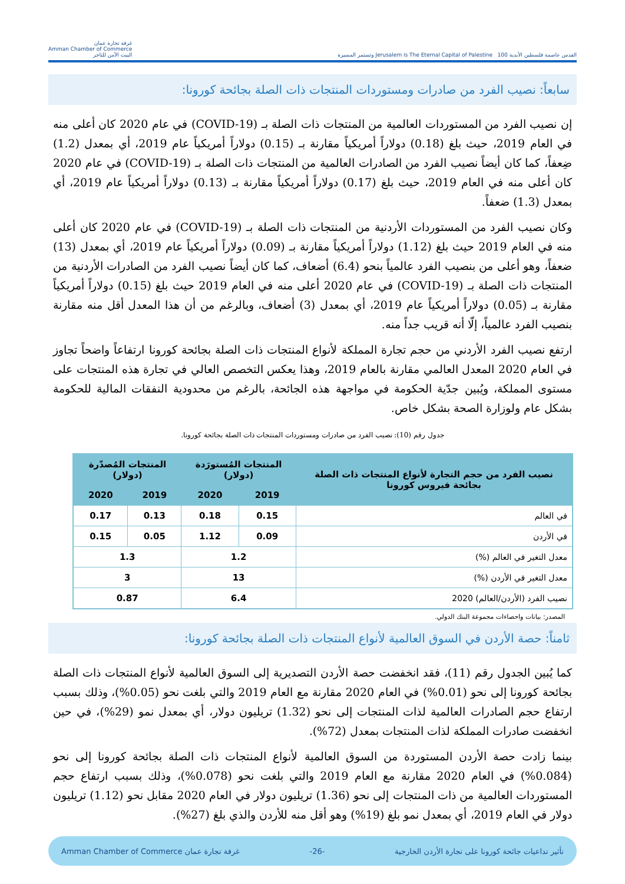القدس عاصمة فلسطين الأبدية Jerusalem is The Eternal Capital of Palestine 100 وتستمر المسيرة
غرفة تجارة عمان
Amman Chamber of Commerce
البيت الآمن للتاجر
سابعاً: نصيب الفرد من صادرات ومستوردات المنتجات ذات الصلة بجائحة كورونا:
إن نصيب الفرد من المستوردات العالمية من المنتجات ذات الصلة بـ (COVID-19) في عام 2020 كان أعلى منه في العام 2019، حيث بلغ (0.18) دولاراً أمريكياً مقارنة بـ (0.15) دولاراً أمريكياً عام 2019، أي بمعدل (1.2) ضِعفاً، كما كان أيضاً نصيب الفرد من الصادرات العالمية من المنتجات ذات الصلة بـ (COVID-19) في عام 2020 كان أعلى منه في العام 2019، حيث بلغ (0.17) دولاراً أمريكياً مقارنة بـ (0.13) دولاراً أمريكياً عام 2019، أي بمعدل (1.3) ضعفاً.
وكان نصيب الفرد من المستوردات الأردنية من المنتجات ذات الصلة بـ (COVID-19) في عام 2020 كان أعلى منه في العام 2019 حيث بلغ (1.12) دولاراً أمريكياً مقارنة بـ (0.09) دولاراً أمريكياً عام 2019، أي بمعدل (13) ضعفاً، وهو أعلى من بنصيب الفرد عالمياً بنحو (6.4) أضعاف، كما كان أيضاً نصيب الفرد من الصادرات الأردنية من المنتجات ذات الصلة بـ (COVID-19) في عام 2020 أعلى منه في العام 2019 حيث بلغ (0.15) دولاراً أمريكياً مقارنة بـ (0.05) دولاراً أمريكياً عام 2019، أي بمعدل (3) أضعاف، وبالرغم من أن هذا المعدل أقل منه مقارنة بنصيب الفرد عالمياً، إلّا أنه قريب جداً منه.
ارتفع نصيب الفرد الأردني من حجم تجارة المملكة لأنواع المنتجات ذات الصلة بجائحة كورونا ارتفاعاً واضحاً تجاوز في العام 2020 المعدل العالمي مقارنة بالعام 2019، وهذا يعكس التخصص العالي في تجارة هذه المنتجات على مستوى المملكة، ويُبين جدّية الحكومة في مواجهة هذه الجائحة، بالرغم من محدودية النفقات المالية للحكومة بشكل عام ولوزارة الصحة بشكل خاص.
جدول رقم (10): نصيب الفرد من صادرات ومستوردات المنتجات ذات الصلة بجائحة كورونا.
| نصيب الفرد من حجم التجارة لأنواع المنتجات ذات الصلة بجائحة فيروس كورونا | المنتجات المُستورَدة (دولار) | | المنتجات المُصدّرة (دولار) | |
| --- | --- | --- | --- | --- |
| | 2019 | 2020 | 2019 | 2020 |
| في العالم | 0.15 | 0.18 | 0.13 | 0.17 |
| في الأردن | 0.09 | 1.12 | 0.05 | 0.15 |
| معدل التغير في العالم (%) | 1.2 | | 1.3 | |
| معدل التغير في الأردن (%) | 13 | | 3 | |
| نصيب الفرد (الأردن/العالم) 2020 | 6.4 | | 0.87 | |
المصدر: بيانات واحصاءات مجموعة البنك الدولي.
ثامناً: حصة الأردن في السوق العالمية لأنواع المنتجات ذات الصلة بجائحة كورونا:
كما يُبين الجدول رقم (11)، فقد انخفضت حصة الأردن التصديرية إلى السوق العالمية لأنواع المنتجات ذات الصلة بجائحة كورونا إلى نحو (0.01%) في العام 2020 مقارنة مع العام 2019 والتي بلغت نحو (0.05%)، وذلك بسبب ارتفاع حجم الصادرات العالمية لذات المنتجات إلى نحو (1.32) تريليون دولار، أي بمعدل نمو (29%)، في حين انخفضت صادرات المملكة لذات المنتجات بمعدل (72%).
بينما زادت حصة الأردن المستوردة من السوق العالمية لأنواع المنتجات ذات الصلة بجائحة كورونا إلى نحو (0.084%) في العام 2020 مقارنة مع العام 2019 والتي بلغت نحو (0.078%)، وذلك بسبب ارتفاع حجم المستوردات العالمية من ذات المنتجات إلى نحو (1.36) تريليون دولار في العام 2020 مقابل نحو (1.12) تريليون دولار في العام 2019، أي بمعدل نمو بلغ (19%) وهو أقل منه للأردن والذي بلغ (27%).
تأثير تداعيات جائحة كورونا على تجارة الأردن الخارجية -26- غرفة تجارة عمان Amman Chamber of Commerce